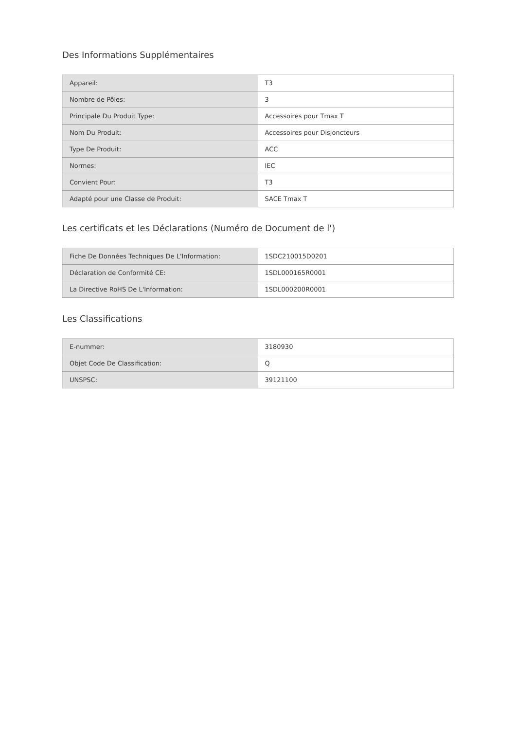Des Informations Supplémentaires
| Appareil: | T3 |
| Nombre de Pôles: | 3 |
| Principale Du Produit Type: | Accessoires pour Tmax T |
| Nom Du Produit: | Accessoires pour Disjoncteurs |
| Type De Produit: | ACC |
| Normes: | IEC |
| Convient Pour: | T3 |
| Adapté pour une Classe de Produit: | SACE Tmax T |
Les certificats et les Déclarations (Numéro de Document de l')
| Fiche De Données Techniques De L'Information: | 1SDC210015D0201 |
| Déclaration de Conformité CE: | 1SDL000165R0001 |
| La Directive RoHS De L'Information: | 1SDL000200R0001 |
Les Classifications
| E-nummer: | 3180930 |
| Objet Code De Classification: | Q |
| UNSPSC: | 39121100 |